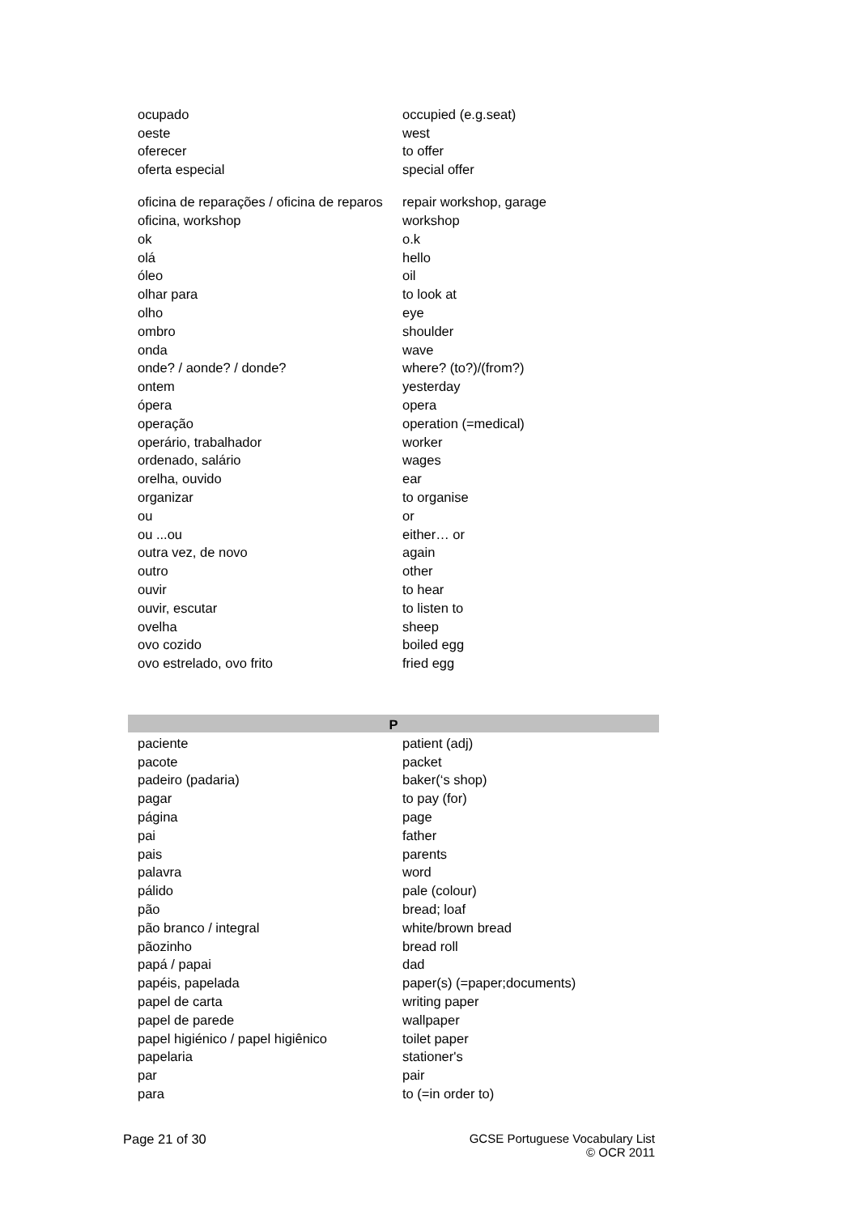| ocupado | occupied (e.g.seat) |
| oeste | west |
| oferecer | to offer |
| oferta especial | special offer |
| oficina de reparações / oficina de reparos | repair workshop, garage |
| oficina, workshop | workshop |
| ok | o.k |
| olá | hello |
| óleo | oil |
| olhar para | to look at |
| olho | eye |
| ombro | shoulder |
| onda | wave |
| onde? / aonde? / donde? | where? (to?)/(from?) |
| ontem | yesterday |
| ópera | opera |
| operação | operation (=medical) |
| operário, trabalhador | worker |
| ordenado, salário | wages |
| orelha, ouvido | ear |
| organizar | to organise |
| ou | or |
| ou ...ou | either… or |
| outra vez, de novo | again |
| outro | other |
| ouvir | to hear |
| ouvir, escutar | to listen to |
| ovelha | sheep |
| ovo cozido | boiled egg |
| ovo estrelado, ovo frito | fried egg |
| P | |
| paciente | patient (adj) |
| pacote | packet |
| padeiro (padaria) | baker(‘s shop) |
| pagar | to pay (for) |
| página | page |
| pai | father |
| pais | parents |
| palavra | word |
| pálido | pale (colour) |
| pão | bread; loaf |
| pão branco / integral | white/brown bread |
| pãozinho | bread roll |
| papá / papai | dad |
| papéis, papelada | paper(s) (=paper;documents) |
| papel de carta | writing paper |
| papel de parede | wallpaper |
| papel higiénico / papel higiênico | toilet paper |
| papelaria | stationer's |
| par | pair |
| para | to (=in order to) |
Page 21 of 30 GCSE Portuguese Vocabulary List
© OCR 2011